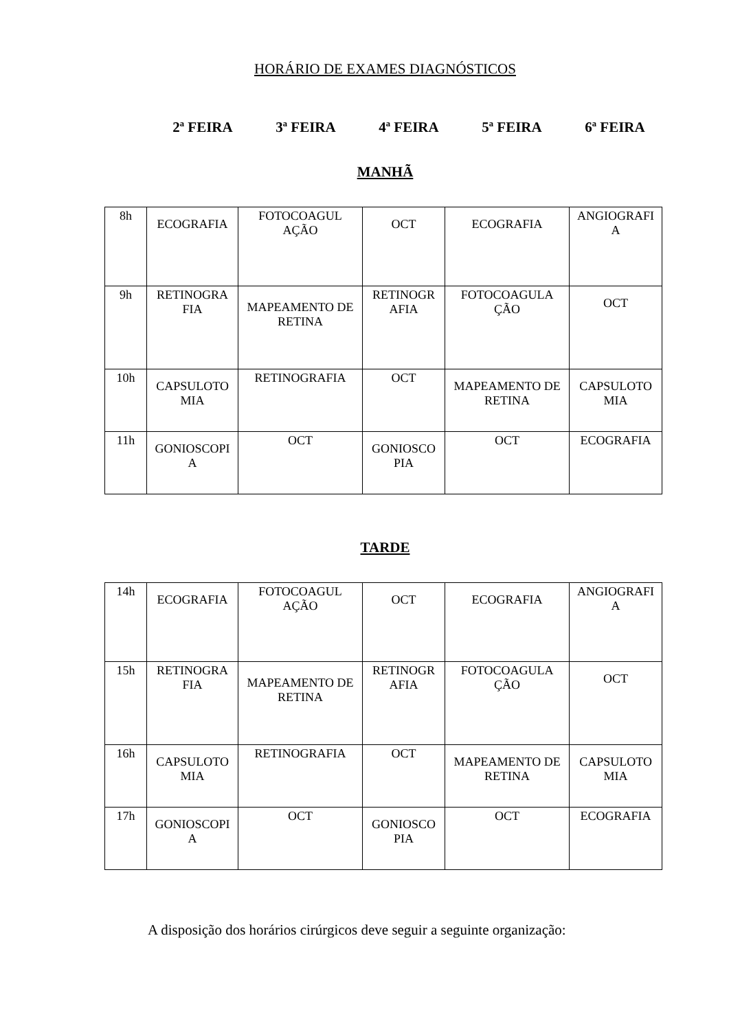HORÁRIO DE EXAMES DIAGNÓSTICOS
2ª FEIRA 3ª FEIRA 4ª FEIRA 5ª FEIRA 6ª FEIRA
MANHÃ
| 8h | ECOGRAFIA | FOTOCOAGUL AÇÃO | OCT | ECOGRAFIA | ANGIOGRAFI A |
| 9h | RETINOGRA FIA | MAPEAMENTO DE RETINA | RETINOGR AFIA | FOTOCOAGULA ÇÃO | OCT |
| 10h | CAPSULOTO MIA | RETINOGRAFIA | OCT | MAPEAMENTO DE RETINA | CAPSULOTO MIA |
| 11h | GONIOSCOPI A | OCT | GONIOSCO PIA | OCT | ECOGRAFIA |
TARDE
| 14h | ECOGRAFIA | FOTOCOAGUL AÇÃO | OCT | ECOGRAFIA | ANGIOGRAFI A |
| 15h | RETINOGRA FIA | MAPEAMENTO DE RETINA | RETINOGR AFIA | FOTOCOAGULA ÇÃO | OCT |
| 16h | CAPSULOTO MIA | RETINOGRAFIA | OCT | MAPEAMENTO DE RETINA | CAPSULOTO MIA |
| 17h | GONIOSCOPI A | OCT | GONIOSCO PIA | OCT | ECOGRAFIA |
A disposição dos horários cirúrgicos deve seguir a seguinte organização: